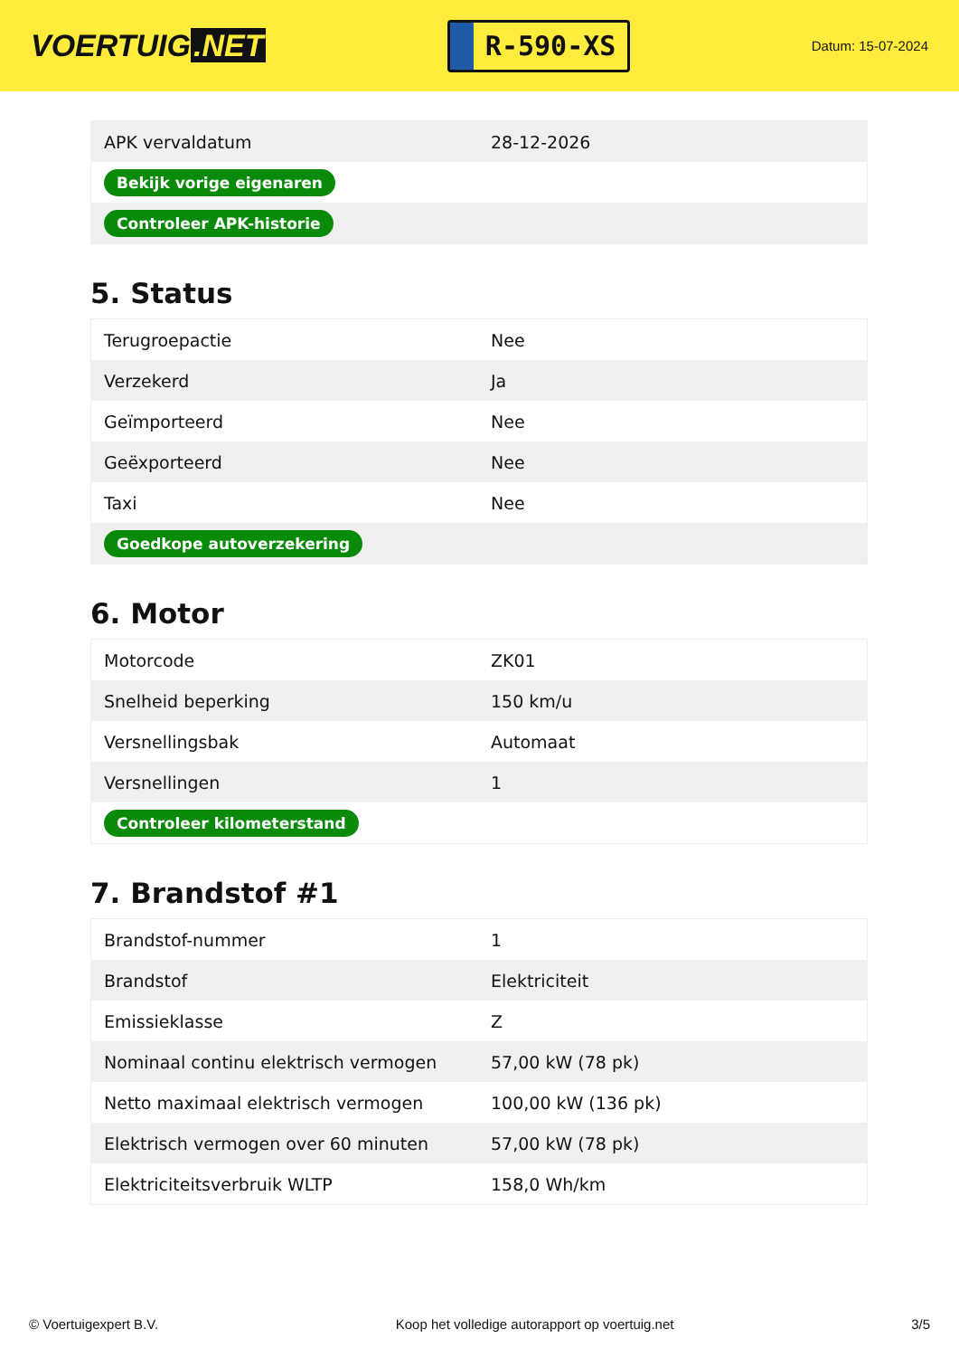VOERTUIG.NET
R-590-XS
Datum: 15-07-2024
| APK vervaldatum | 28-12-2026 |
| Bekijk vorige eigenaren | |
| Controleer APK-historie | |
5. Status
| Terugroepactie | Nee |
| Verzekerd | Ja |
| Geïmporteerd | Nee |
| Geëxporteerd | Nee |
| Taxi | Nee |
| Goedkope autoverzekering | |
6. Motor
| Motorcode | ZK01 |
| Snelheid beperking | 150 km/u |
| Versnellingsbak | Automaat |
| Versnellingen | 1 |
| Controleer kilometerstand | |
7. Brandstof #1
| Brandstof-nummer | 1 |
| Brandstof | Elektriciteit |
| Emissieklasse | Z |
| Nominaal continu elektrisch vermogen | 57,00 kW (78 pk) |
| Netto maximaal elektrisch vermogen | 100,00 kW (136 pk) |
| Elektrisch vermogen over 60 minuten | 57,00 kW (78 pk) |
| Elektriciteitsverbruik WLTP | 158,0 Wh/km |
© Voertuigexpert B.V. Koop het volledige autorapport op voertuig.net 3/5